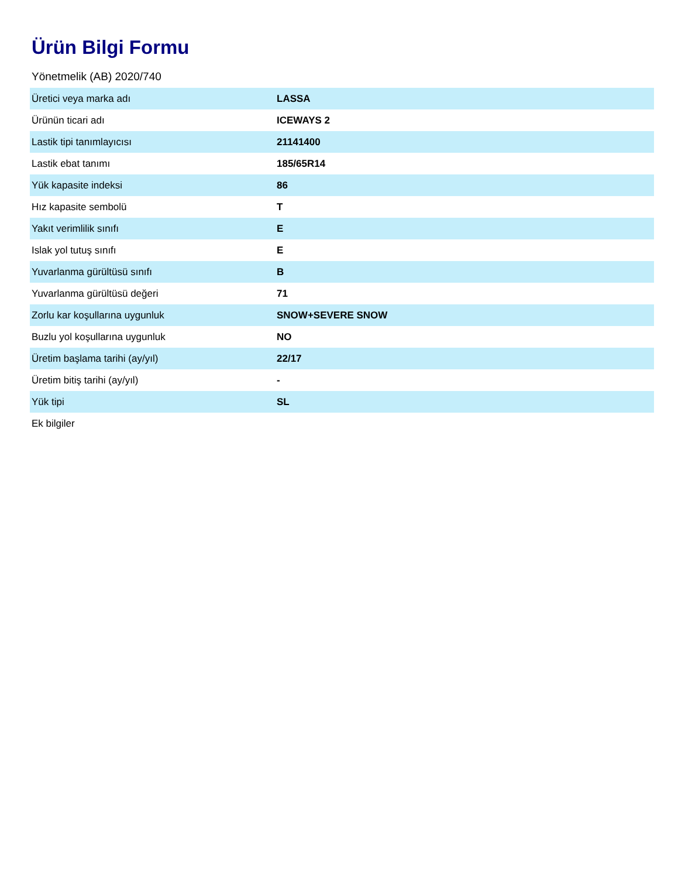Ürün Bilgi Formu
Yönetmelik (AB) 2020/740
| Üretici veya marka adı | LASSA |
| Ürünün ticari adı | ICEWAYS 2 |
| Lastik tipi tanımlayıcısı | 21141400 |
| Lastik ebat tanımı | 185/65R14 |
| Yük kapasite indeksi | 86 |
| Hız kapasite sembolü | T |
| Yakıt verimlilik sınıfı | E |
| Islak yol tutuş sınıfı | E |
| Yuvarlanma gürültüsü sınıfı | B |
| Yuvarlanma gürültüsü değeri | 71 |
| Zorlu kar koşullarına uygunluk | SNOW+SEVERE SNOW |
| Buzlu yol koşullarına uygunluk | NO |
| Üretim başlama tarihi (ay/yıl) | 22/17 |
| Üretim bitiş tarihi (ay/yıl) | - |
| Yük tipi | SL |
| Ek bilgiler | |